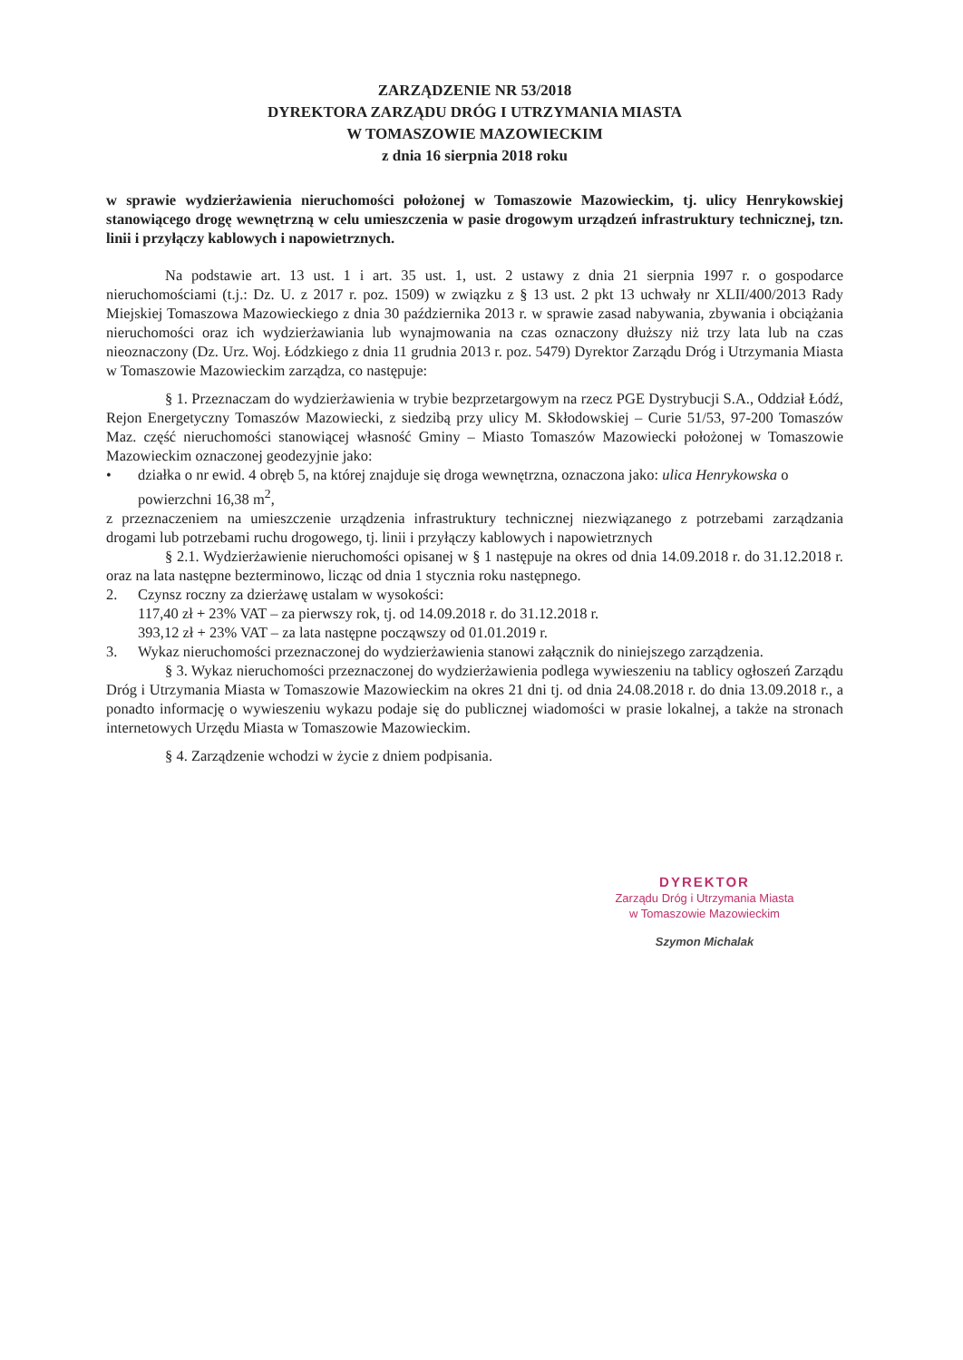ZARZĄDZENIE NR 53/2018
DYREKTORA ZARZĄDU DRÓG I UTRZYMANIA MIASTA
W TOMASZOWIE MAZOWIECKIM
z dnia 16 sierpnia 2018 roku
w sprawie wydzierżawienia nieruchomości położonej w Tomaszowie Mazowieckim, tj. ulicy Henrykowskiej stanowiącego drogę wewnętrzną w celu umieszczenia w pasie drogowym urządzeń infrastruktury technicznej, tzn. linii i przyłączy kablowych i napowietrznych.
Na podstawie art. 13 ust. 1 i art. 35 ust. 1, ust. 2 ustawy z dnia 21 sierpnia 1997 r. o gospodarce nieruchomościami (t.j.: Dz. U. z 2017 r. poz. 1509) w związku z § 13 ust. 2 pkt 13 uchwały nr XLII/400/2013 Rady Miejskiej Tomaszowa Mazowieckiego z dnia 30 października 2013 r. w sprawie zasad nabywania, zbywania i obciążania nieruchomości oraz ich wydzierżawiania lub wynajmowania na czas oznaczony dłuższy niż trzy lata lub na czas nieoznaczony (Dz. Urz. Woj. Łódzkiego z dnia 11 grudnia 2013 r. poz. 5479) Dyrektor Zarządu Dróg i Utrzymania Miasta w Tomaszowie Mazowieckim zarządza, co następuje:
§ 1. Przeznaczam do wydzierżawienia w trybie bezprzetargowym na rzecz PGE Dystrybucji S.A., Oddział Łódź, Rejon Energetyczny Tomaszów Mazowiecki, z siedzibą przy ulicy M. Skłodowskiej – Curie 51/53, 97-200 Tomaszów Maz. część nieruchomości stanowiącej własność Gminy – Miasto Tomaszów Mazowiecki położonej w Tomaszowie Mazowieckim oznaczonej geodezyjnie jako:
• działka o nr ewid. 4 obręb 5, na której znajduje się droga wewnętrzna, oznaczona jako: ulica Henrykowska o powierzchni 16,38 m<sup>2</sup>,
z przeznaczeniem na umieszczenie urządzenia infrastruktury technicznej niezwiązanego z potrzebami zarządzania drogami lub potrzebami ruchu drogowego, tj. linii i przyłączy kablowych i napowietrznych
§ 2.1. Wydzierżawienie nieruchomości opisanej w § 1 następuje na okres od dnia 14.09.2018 r. do 31.12.2018 r. oraz na lata następne bezterminowo, licząc od dnia 1 stycznia roku następnego.
2. Czynsz roczny za dzierżawę ustalam w wysokości:
117,40 zł + 23% VAT – za pierwszy rok, tj. od 14.09.2018 r. do 31.12.2018 r.
393,12 zł + 23% VAT – za lata następne począwszy od 01.01.2019 r.
3. Wykaz nieruchomości przeznaczonej do wydzierżawienia stanowi załącznik do niniejszego zarządzenia.
§ 3. Wykaz nieruchomości przeznaczonej do wydzierżawienia podlega wywieszeniu na tablicy ogłoszeń Zarządu Dróg i Utrzymania Miasta w Tomaszowie Mazowieckim na okres 21 dni tj. od dnia 24.08.2018 r. do dnia 13.09.2018 r., a ponadto informację o wywieszeniu wykazu podaje się do publicznej wiadomości w prasie lokalnej, a także na stronach internetowych Urzędu Miasta w Tomaszowie Mazowieckim.
§ 4. Zarządzenie wchodzi w życie z dniem podpisania.
DYREKTOR
Zarządu Dróg i Utrzymania Miasta
w Tomaszowie Mazowieckim
Szymon Michalak